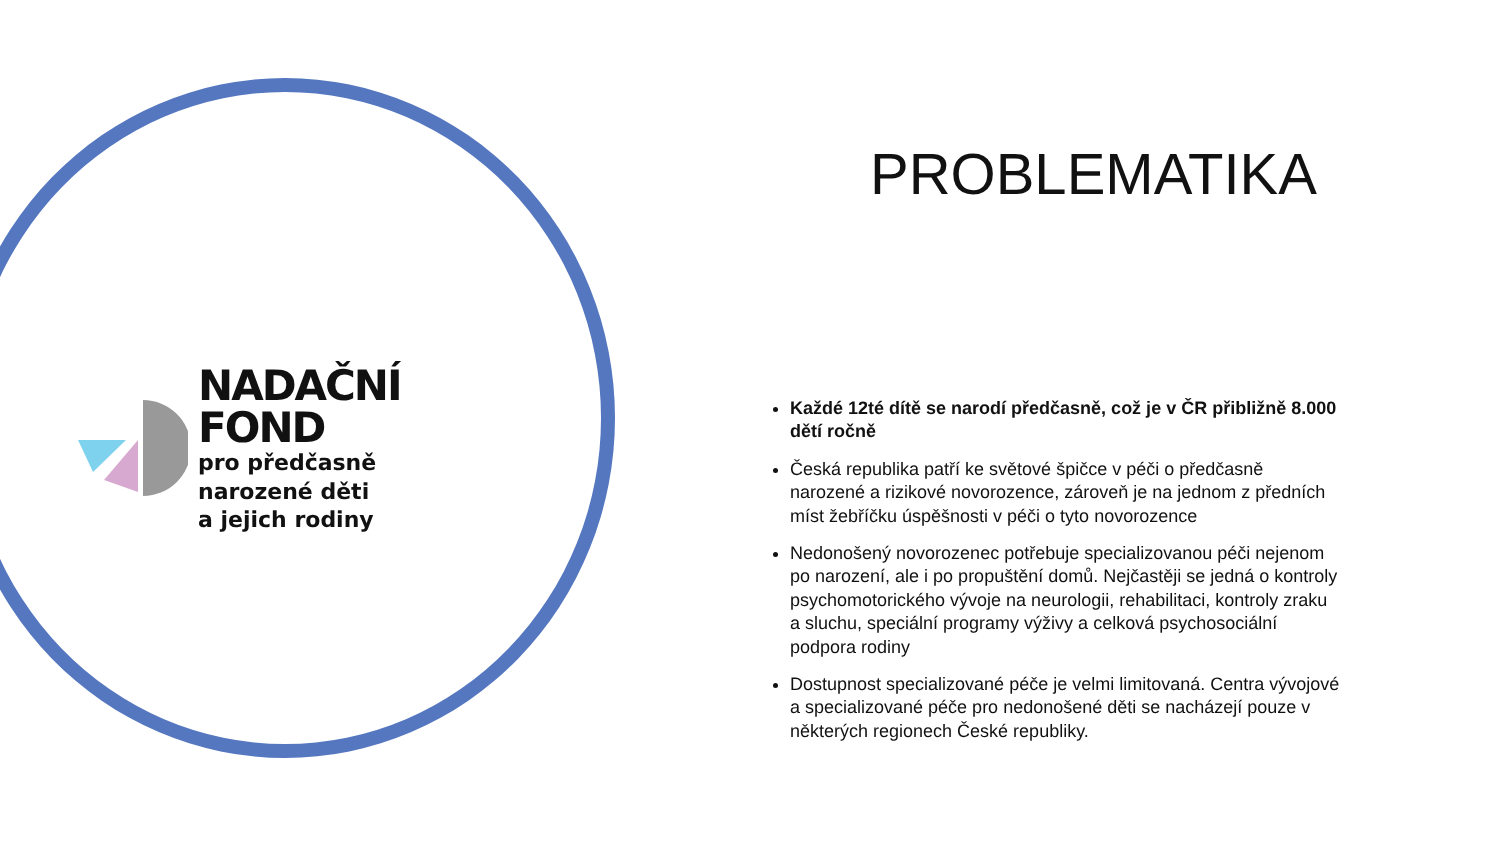NADAČNÍ FOND
pro předčasně narozené děti
a jejich rodiny
PROBLEMATIKA
Každé 12té dítě se narodí předčasně, což je v ČR přibližně 8.000 dětí ročně
Česká republika patří ke světové špičce v péči o předčasně narozené a rizikové novorozence, zároveň je na jednom z předních míst žebříčku úspěšnosti v péči o tyto novorozence
Nedonošený novorozenec potřebuje specializovanou péči nejenom po narození, ale i po propuštění domů. Nejčastěji se jedná o kontroly psychomotorického vývoje na neurologii, rehabilitaci, kontroly zraku a sluchu, speciální programy výživy a celková psychosociální podpora rodiny
Dostupnost specializované péče je velmi limitovaná. Centra vývojové a specializované péče pro nedonošené děti se nacházejí pouze v některých regionech České republiky.